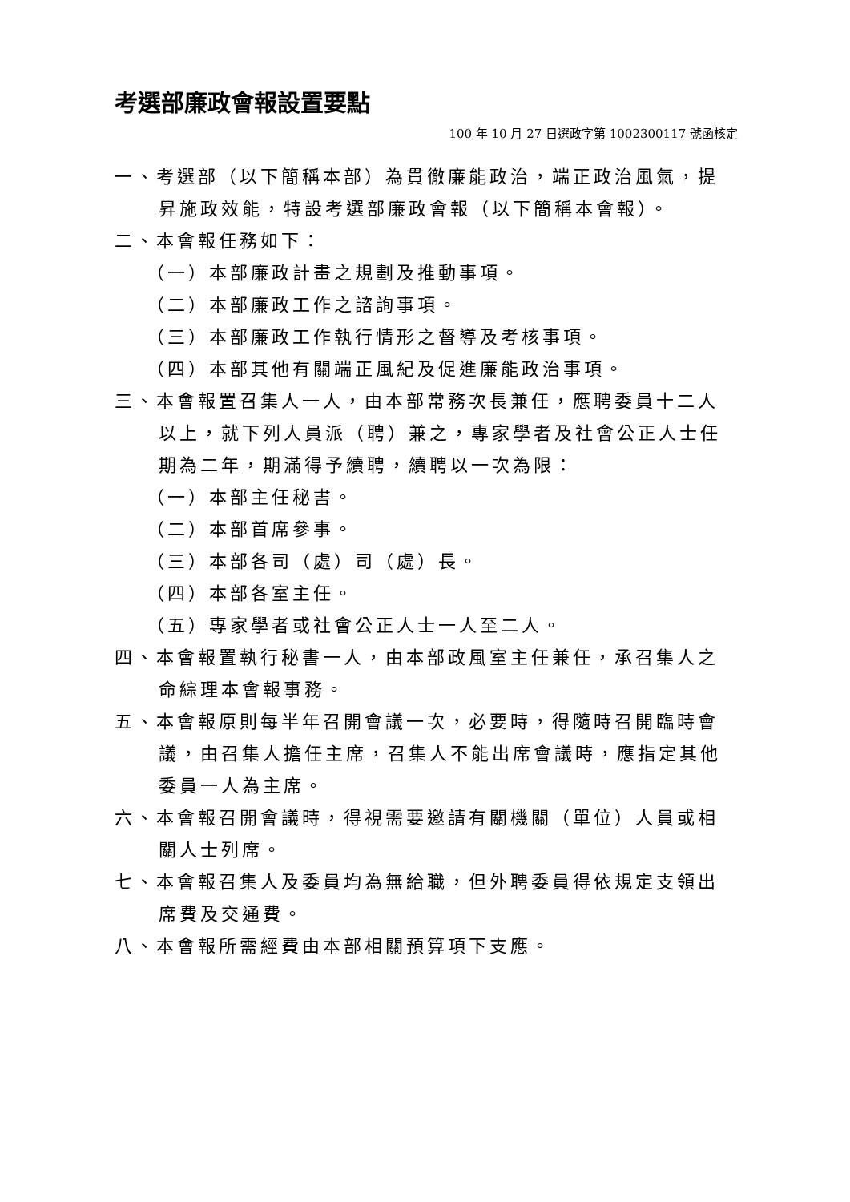考選部廉政會報設置要點
100 年 10 月 27 日選政字第 1002300117 號函核定
一、考選部（以下簡稱本部）為貫徹廉能政治，端正政治風氣，提昇施政效能，特設考選部廉政會報（以下簡稱本會報）。
二、本會報任務如下：
（一）本部廉政計畫之規劃及推動事項。
（二）本部廉政工作之諮詢事項。
（三）本部廉政工作執行情形之督導及考核事項。
（四）本部其他有關端正風紀及促進廉能政治事項。
三、本會報置召集人一人，由本部常務次長兼任，應聘委員十二人以上，就下列人員派（聘）兼之，專家學者及社會公正人士任期為二年，期滿得予續聘，續聘以一次為限：
（一）本部主任秘書。
（二）本部首席參事。
（三）本部各司（處）司（處）長。
（四）本部各室主任。
（五）專家學者或社會公正人士一人至二人。
四、本會報置執行秘書一人，由本部政風室主任兼任，承召集人之命綜理本會報事務。
五、本會報原則每半年召開會議一次，必要時，得隨時召開臨時會議，由召集人擔任主席，召集人不能出席會議時，應指定其他委員一人為主席。
六、本會報召開會議時，得視需要邀請有關機關（單位）人員或相關人士列席。
七、本會報召集人及委員均為無給職，但外聘委員得依規定支領出席費及交通費。
八、本會報所需經費由本部相關預算項下支應。